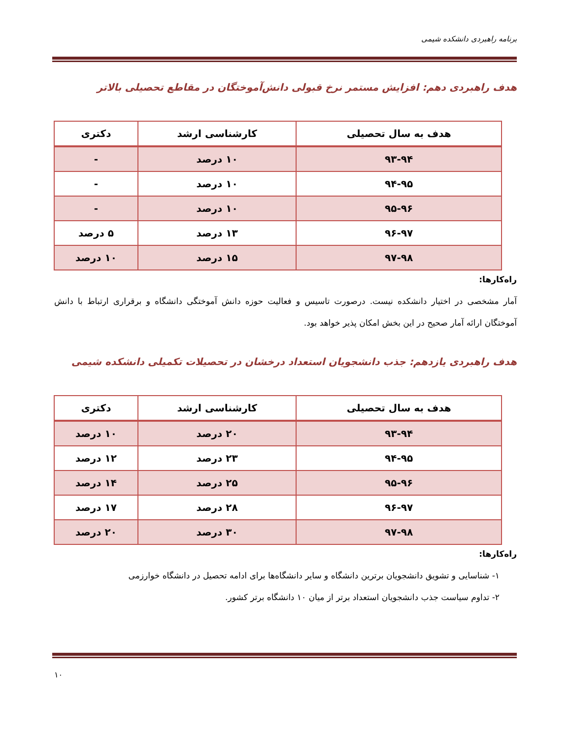برنامه راهبردی دانشکده شیمی
هدف راهبردی دهم: افزایش مستمر نرخ قبولی دانش‌آموختگان در مقاطع تحصیلی بالاتر
| هدف به سال تحصیلی | کارشناسی ارشد | دکتری |
| --- | --- | --- |
| ۹۳-۹۴ | ۱۰ درصد | - |
| ۹۴-۹۵ | ۱۰ درصد | - |
| ۹۵-۹۶ | ۱۰ درصد | - |
| ۹۶-۹۷ | ۱۳ درصد | ۵ درصد |
| ۹۷-۹۸ | ۱۵ درصد | ۱۰ درصد |
راه‌کارها:
آمار مشخصی در اختیار دانشکده نیست. درصورت تاسیس و فعالیت حوزه دانش آموختگی دانشگاه و برقراری ارتباط با دانش آموختگان ارائه آمار صحیح در این بخش امکان پذیر خواهد بود.
هدف راهبردی یازدهم: جذب دانشجویان استعداد درخشان در تحصیلات تکمیلی دانشکده شیمی
| هدف به سال تحصیلی | کارشناسی ارشد | دکتری |
| --- | --- | --- |
| ۹۳-۹۴ | ۲۰ درصد | ۱۰ درصد |
| ۹۴-۹۵ | ۲۳ درصد | ۱۲ درصد |
| ۹۵-۹۶ | ۲۵ درصد | ۱۴ درصد |
| ۹۶-۹۷ | ۲۸ درصد | ۱۷ درصد |
| ۹۷-۹۸ | ۳۰ درصد | ۲۰ درصد |
راه‌کارها:
۱- شناسایی و تشویق دانشجویان برترین دانشگاه و سایر دانشگاه‌ها برای ادامه تحصیل در دانشگاه خوارزمی
۲- تداوم سیاست جذب دانشجویان استعداد برتر از میان ۱۰ دانشگاه برتر کشور.
۱۰